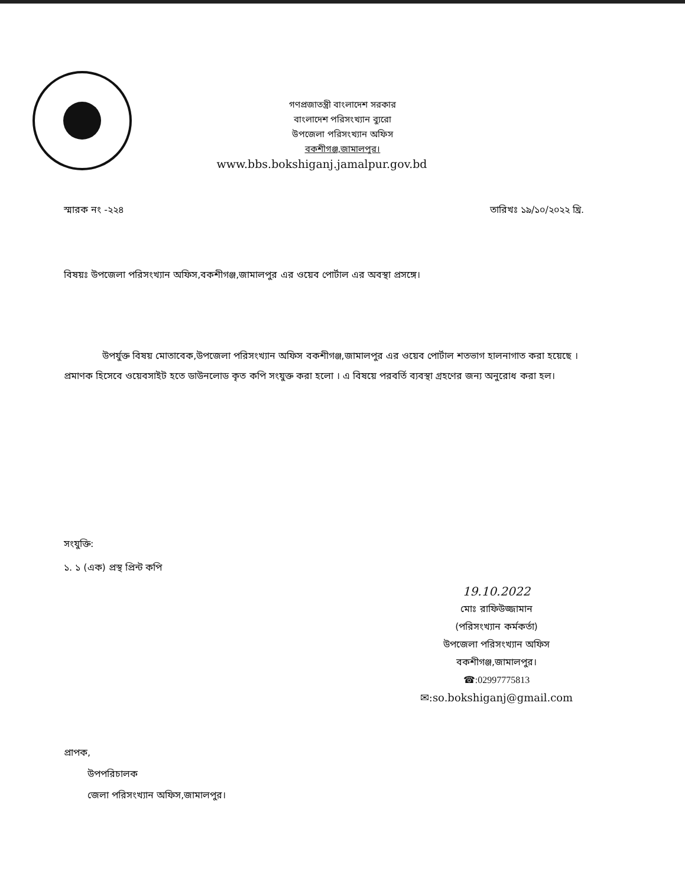গণপ্রজাতন্ত্রী বাংলাদেশ সরকার
বাংলাদেশ পরিসংখ্যান ব্যুরো
উপজেলা পরিসংখ্যান অফিস
বকশীগঞ্জ,জামালপুর।
www.bbs.bokshiganj.jamalpur.gov.bd
স্মারক নং -২২৪ তারিখঃ ১৯/১০/২০২২ খ্রি.
বিষয়ঃ উপজেলা পরিসংখ্যান অফিস,বকশীগঞ্জ,জামালপুর এর ওয়েব পোর্টাল এর অবস্থা প্রসঙ্গে।
উপর্যুক্ত বিষয় মোতাবেক,উপজেলা পরিসংখ্যান অফিস বকশীগঞ্জ,জামালপুর এর ওয়েব পোর্টাল শতভাগ হালনাগাত করা হয়েছে ।প্রমাণক হিসেবে ওয়েবসাইট হতে ডাউনলোড কৃত কপি সংযুক্ত করা হলো । এ বিষয়ে পরবর্তি ব্যবস্থা গ্রহণের জন্য অনুরোধ করা হল।
সংযুক্তি:
১. ১ (এক) প্রস্থ প্রিন্ট কপি
19.10.2022
মোঃ রাফিউজ্জামান
(পরিসংখ্যান কর্মকর্তা)
উপজেলা পরিসংখ্যান অফিস
বকশীগঞ্জ,জামালপুর।
☎:02997775813
✉:so.bokshiganj@gmail.com
প্রাপক,
উপপরিচালক
জেলা পরিসংখ্যান অফিস,জামালপুর।